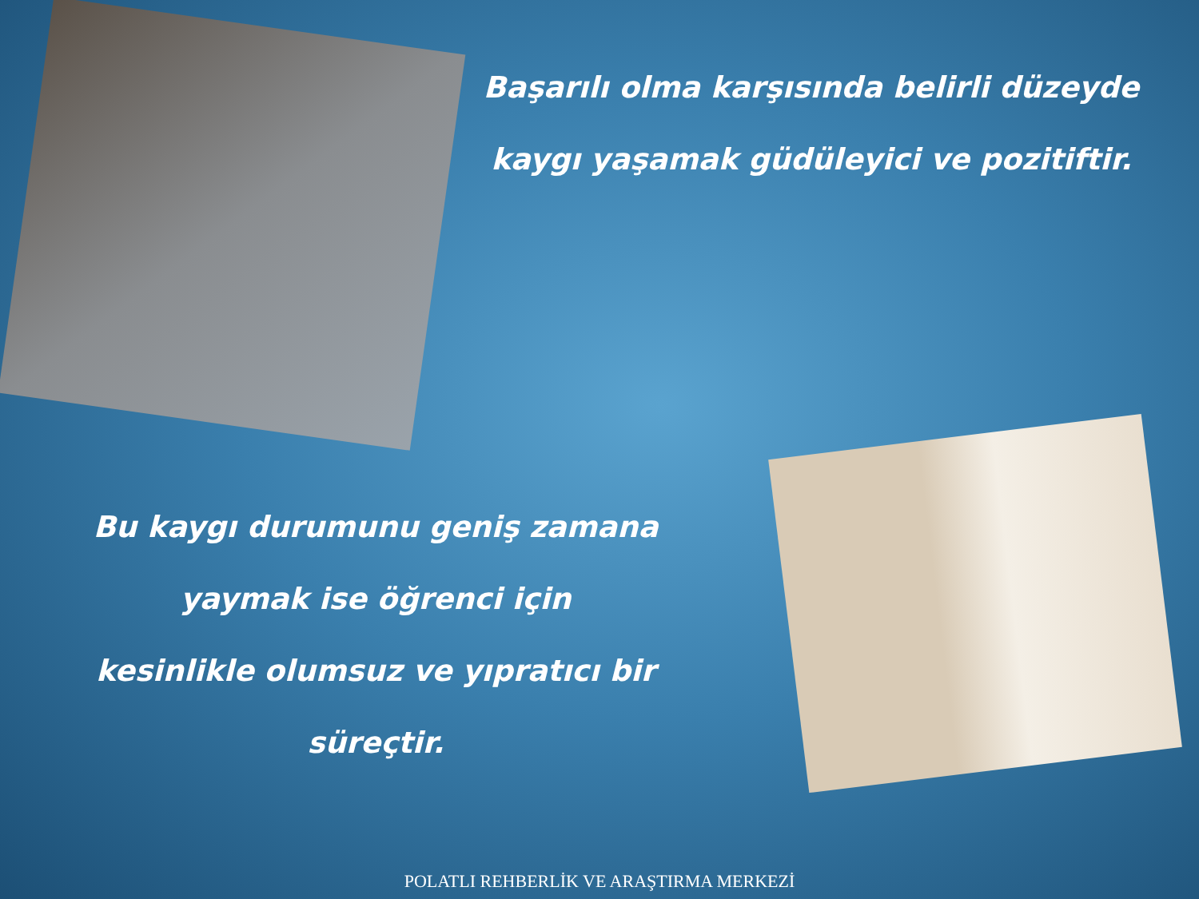Başarılı olma karşısında belirli düzeyde
kaygı yaşamak güdüleyici ve pozitiftir.
Bu kaygı durumunu geniş zamana
yaymak ise öğrenci için
kesinlikle olumsuz ve yıpratıcı bir
süreçtir.
POLATLI REHBERLİK VE ARAŞTIRMA MERKEZİ